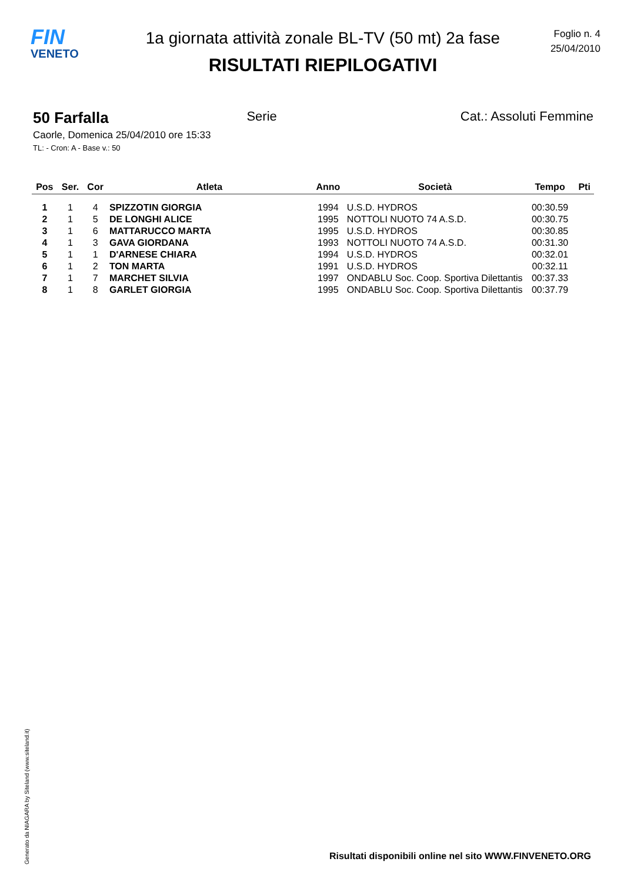FIN
VENETO
1a giornata attività zonale BL-TV (50 mt) 2a fase
RISULTATI RIEPILOGATIVI
Foglio n. 4
25/04/2010
50 Farfalla Serie Cat.: Assoluti Femmine
Caorle, Domenica 25/04/2010 ore 15:33
TL: - Cron: A - Base v.: 50
| Pos | Ser. | Cor | Atleta | Anno | Società | Tempo | Pti |
| --- | --- | --- | --- | --- | --- | --- | --- |
| 1 | 1 | 4 | SPIZZOTIN GIORGIA | 1994 | U.S.D. HYDROS | 00:30.59 | |
| 2 | 1 | 5 | DE LONGHI ALICE | 1995 | NOTTOLI NUOTO 74 A.S.D. | 00:30.75 | |
| 3 | 1 | 6 | MATTARUCCO MARTA | 1995 | U.S.D. HYDROS | 00:30.85 | |
| 4 | 1 | 3 | GAVA GIORDANA | 1993 | NOTTOLI NUOTO 74 A.S.D. | 00:31.30 | |
| 5 | 1 | 1 | D'ARNESE CHIARA | 1994 | U.S.D. HYDROS | 00:32.01 | |
| 6 | 1 | 2 | TON MARTA | 1991 | U.S.D. HYDROS | 00:32.11 | |
| 7 | 1 | 7 | MARCHET SILVIA | 1997 | ONDABLU Soc. Coop. Sportiva Dilettantis | 00:37.33 | |
| 8 | 1 | 8 | GARLET GIORGIA | 1995 | ONDABLU Soc. Coop. Sportiva Dilettantis | 00:37.79 | |
Generato da NIAGARA by Siteland (www.siteland.it)
Risultati disponibili online nel sito WWW.FINVENETO.ORG